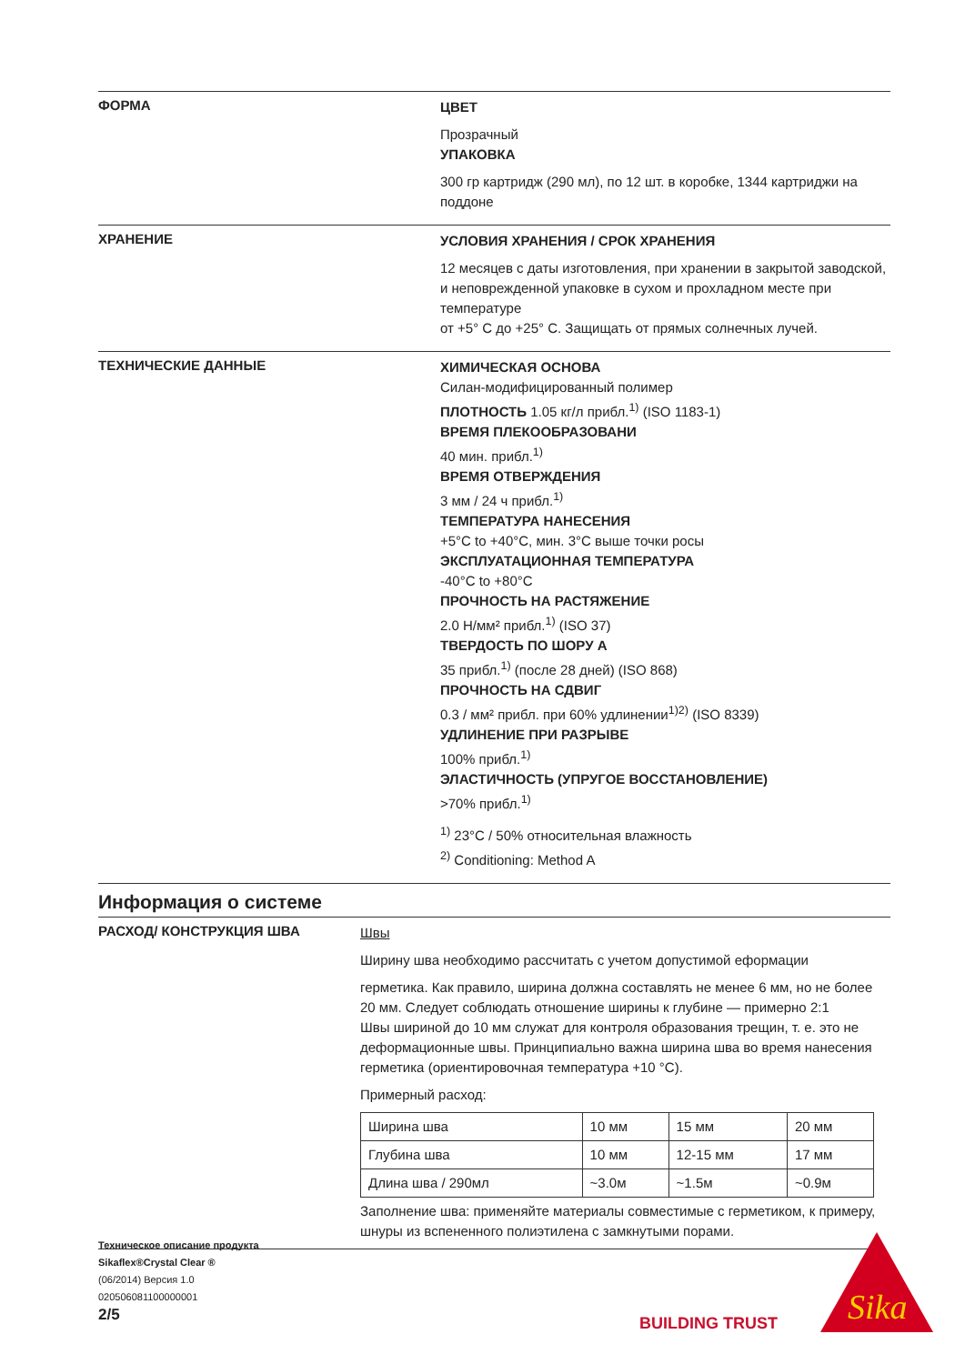ФОРМА
ЦВЕТ
Прозрачный
УПАКОВКА
300 гр картридж (290 мл), по 12 шт. в коробке, 1344 картриджи на поддоне
ХРАНЕНИЕ
УСЛОВИЯ ХРАНЕНИЯ / СРОК ХРАНЕНИЯ
12 месяцев с даты изготовления, при хранении в закрытой заводской, и неповрежденной упаковке в сухом и прохладном месте при температуре
от +5° С до +25° С. Защищать от прямых солнечных лучей.
ТЕХНИЧЕСКИЕ ДАННЫЕ
ХИМИЧЕСКАЯ ОСНОВА
Силан-модифицированный полимер
ПЛОТНОСТЬ 1.05 кг/л прибл.<sup>1)</sup> (ISO 1183-1)
ВРЕМЯ ПЛЕКООБРАЗОВАНИ
40 мин. прибл.<sup>1)</sup>
ВРЕМЯ ОТВЕРЖДЕНИЯ
3 мм / 24 ч прибл.<sup>1)</sup>
ТЕМПЕРАТУРА НАНЕСЕНИЯ
+5°C to +40°C, мин. 3°C выше точки росы
ЭКСПЛУАТАЦИОННАЯ ТЕМПЕРАТУРА
-40°C to +80°C
ПРОЧНОСТЬ НА РАСТЯЖЕНИЕ
2.0 Н/мм² прибл.<sup>1)</sup> (ISO 37)
ТВЕРДОСТЬ ПО ШОРУ А
35 прибл.<sup>1)</sup> (после 28 дней) (ISO 868)
ПРОЧНОСТЬ НА СДВИГ
0.3 / мм² прибл. при 60% удлинении<sup>1)2)</sup> (ISO 8339)
УДЛИНЕНИЕ ПРИ РАЗРЫВЕ
100% прибл.<sup>1)</sup>
ЭЛАСТИЧНОСТЬ (УПРУГОЕ ВОССТАНОВЛЕНИЕ)
>70% прибл.<sup>1)</sup>
<sup>1)</sup> 23°C / 50% относительная влажность
<sup>2)</sup> Conditioning: Method A
Информация о системе
РАСХОД/ КОНСТРУКЦИЯ ШВА
Швы
Ширину шва необходимо рассчитать с учетом допустимой еформации
герметика. Как правило, ширина должна составлять не менее 6 мм, но не более 20 мм. Следует соблюдать отношение ширины к глубине — примерно 2:1
Швы шириной до 10 мм служат для контроля образования трещин, т. е. это не деформационные швы. Принципиально важна ширина шва во время нанесения герметика (ориентировочная температура +10 °C).
Примерный расход:
| Ширина шва | 10 мм | 15 мм | 20 мм |
| Глубина шва | 10 мм | 12-15 мм | 17 мм |
| Длина шва / 290мл | ~3.0м | ~1.5м | ~0.9м |
Заполнение шва: применяйте материалы совместимые с герметиком, к примеру, шнуры из вспененного полиэтилена с замкнутыми порами.
Техническое описание продукта
Sikaflex®Crystal Clear ®
(06/2014) Версия 1.0
020506081100000001
2/5
BUILDING TRUST
Sika